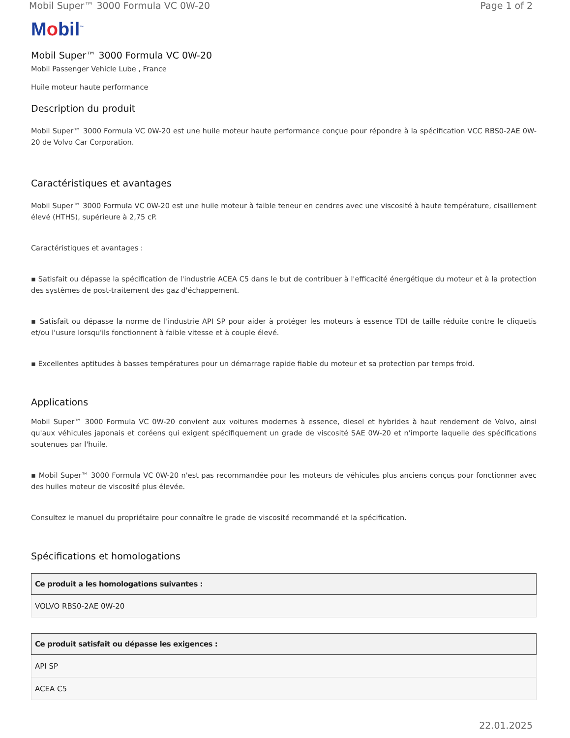Mobil Super™ 3000 Formula VC 0W-20 Page 1 of 2
Mobil<sup>™</sup>
Mobil Super™ 3000 Formula VC 0W-20
Mobil Passenger Vehicle Lube , France
Huile moteur haute performance
Description du produit
Mobil Super™ 3000 Formula VC 0W-20 est une huile moteur haute performance conçue pour répondre à la spécification VCC RBS0-2AE 0W-20 de Volvo Car Corporation.
Caractéristiques et avantages
Mobil Super™ 3000 Formula VC 0W-20 est une huile moteur à faible teneur en cendres avec une viscosité à haute température, cisaillement élevé (HTHS), supérieure à 2,75 cP.
Caractéristiques et avantages :
▪ Satisfait ou dépasse la spécification de l'industrie ACEA C5 dans le but de contribuer à l'efficacité énergétique du moteur et à la protection des systèmes de post-traitement des gaz d'échappement.
▪ Satisfait ou dépasse la norme de l'industrie API SP pour aider à protéger les moteurs à essence TDI de taille réduite contre le cliquetis et/ou l'usure lorsqu'ils fonctionnent à faible vitesse et à couple élevé.
▪ Excellentes aptitudes à basses températures pour un démarrage rapide fiable du moteur et sa protection par temps froid.
Applications
Mobil Super™ 3000 Formula VC 0W-20 convient aux voitures modernes à essence, diesel et hybrides à haut rendement de Volvo, ainsi qu'aux véhicules japonais et coréens qui exigent spécifiquement un grade de viscosité SAE 0W-20 et n'importe laquelle des spécifications soutenues par l'huile.
▪ Mobil Super™ 3000 Formula VC 0W-20 n'est pas recommandée pour les moteurs de véhicules plus anciens conçus pour fonctionner avec des huiles moteur de viscosité plus élevée.
Consultez le manuel du propriétaire pour connaître le grade de viscosité recommandé et la spécification.
Spécifications et homologations
| Ce produit a les homologations suivantes : |
| --- |
| VOLVO RBS0-2AE 0W-20 |
| Ce produit satisfait ou dépasse les exigences : |
| --- |
| API SP |
| ACEA C5 |
22.01.2025